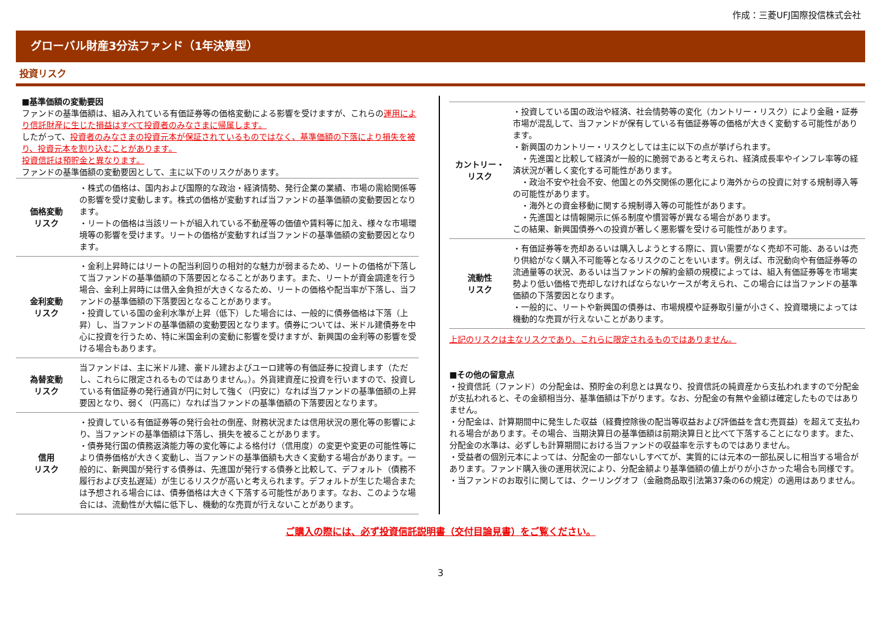作成：三菱UFJ国際投信株式会社
グローバル財産3分法ファンド（1年決算型）
投資リスク
■基準価額の変動要因
ファンドの基準価額は、組み入れている有価証券等の価格変動による影響を受けますが、これらの運用により信託財産に生じた損益はすべて投資者のみなさまに帰属します。
したがって、投資者のみなさまの投資元本が保証されているものではなく、基準価額の下落により損失を被り、投資元本を割り込むことがあります。
投資信託は預貯金と異なります。
ファンドの基準価額の変動要因として、主に以下のリスクがあります。
| 価格変動 リスク | ・株式の価格は、国内および国際的な政治・経済情勢、発行企業の業績、市場の需給関係等の影響を受け変動します。株式の価格が変動すれば当ファンドの基準価額の変動要因となります。 ・リートの価格は当該リートが組入れている不動産等の価値や賃料等に加え、様々な市場環境等の影響を受けます。リートの価格が変動すれば当ファンドの基準価額の変動要因となります。 |
| 金利変動 リスク | ・金利上昇時にはリートの配当利回りの相対的な魅力が弱まるため、リートの価格が下落して当ファンドの基準価額の下落要因となることがあります。また、リートが資金調達を行う場合、金利上昇時には借入金負担が大きくなるため、リートの価格や配当率が下落し、当ファンドの基準価額の下落要因となることがあります。 ・投資している国の金利水準が上昇（低下）した場合には、一般的に債券価格は下落（上昇）し、当ファンドの基準価額の変動要因となります。債券については、米ドル建債券を中心に投資を行うため、特に米国金利の変動に影響を受けますが、新興国の金利等の影響を受ける場合もあります。 |
| 為替変動 リスク | 当ファンドは、主に米ドル建、豪ドル建およびユーロ建等の有価証券に投資します（ただし、これらに限定されるものではありません。）。外貨建資産に投資を行いますので、投資している有価証券の発行通貨が円に対して強く（円安に）なれば当ファンドの基準価額の上昇要因となり、弱く（円高に）なれば当ファンドの基準価額の下落要因となります。 |
| 信用 リスク | ・投資している有価証券等の発行会社の倒産、財務状況または信用状況の悪化等の影響により、当ファンドの基準価額は下落し、損失を被ることがあります。 ・債券発行国の債務返済能力等の変化等による格付け（信用度）の変更や変更の可能性等により債券価格が大きく変動し、当ファンドの基準価額も大きく変動する場合があります。一般的に、新興国が発行する債券は、先進国が発行する債券と比較して、デフォルト（債務不履行および支払遅延）が生じるリスクが高いと考えられます。デフォルトが生じた場合または予想される場合には、債券価格は大きく下落する可能性があります。なお、このような場合には、流動性が大幅に低下し、機動的な売買が行えないことがあります。 |
| カントリー・ リスク | ・投資している国の政治や経済、社会情勢等の変化（カントリー・リスク）により金融・証券市場が混乱して、当ファンドが保有している有価証券等の価格が大きく変動する可能性があります。 ・新興国のカントリー・リスクとしては主に以下の点が挙げられます。 ・先進国と比較して経済が一般的に脆弱であると考えられ、経済成長率やインフレ率等の経済状況が著しく変化する可能性があります。 ・政治不安や社会不安、他国との外交関係の悪化により海外からの投資に対する規制導入等の可能性があります。 ・海外との資金移動に関する規制導入等の可能性があります。 ・先進国とは情報開示に係る制度や慣習等が異なる場合があります。 この結果、新興国債券への投資が著しく悪影響を受ける可能性があります。 |
| 流動性 リスク | ・有価証券等を売却あるいは購入しようとする際に、買い需要がなく売却不可能、あるいは売り供給がなく購入不可能等となるリスクのことをいいます。例えば、市況動向や有価証券等の流通量等の状況、あるいは当ファンドの解約金額の規模によっては、組入有価証券等を市場実勢より低い価格で売却しなければならないケースが考えられ、この場合には当ファンドの基準価額の下落要因となります。 ・一般的に、リートや新興国の債券は、市場規模や証券取引量が小さく、投資環境によっては機動的な売買が行えないことがあります。 |
上記のリスクは主なリスクであり、これらに限定されるものではありません。
■その他の留意点
・投資信託（ファンド）の分配金は、預貯金の利息とは異なり、投資信託の純資産から支払われますので分配金が支払われると、その金額相当分、基準価額は下がります。なお、分配金の有無や金額は確定したものではありません。
・分配金は、計算期間中に発生した収益（経費控除後の配当等収益および評価益を含む売買益）を超えて支払われる場合があります。その場合、当期決算日の基準価額は前期決算日と比べて下落することになります。また、分配金の水準は、必ずしも計算期間における当ファンドの収益率を示すものではありません。
・受益者の個別元本によっては、分配金の一部ないしすべてが、実質的には元本の一部払戻しに相当する場合があります。ファンド購入後の運用状況により、分配金額より基準価額の値上がりが小さかった場合も同様です。
・当ファンドのお取引に関しては、クーリングオフ（金融商品取引法第37条の6の規定）の適用はありません。
ご購入の際には、必ず投資信託説明書（交付目論見書）をご覧ください。
3